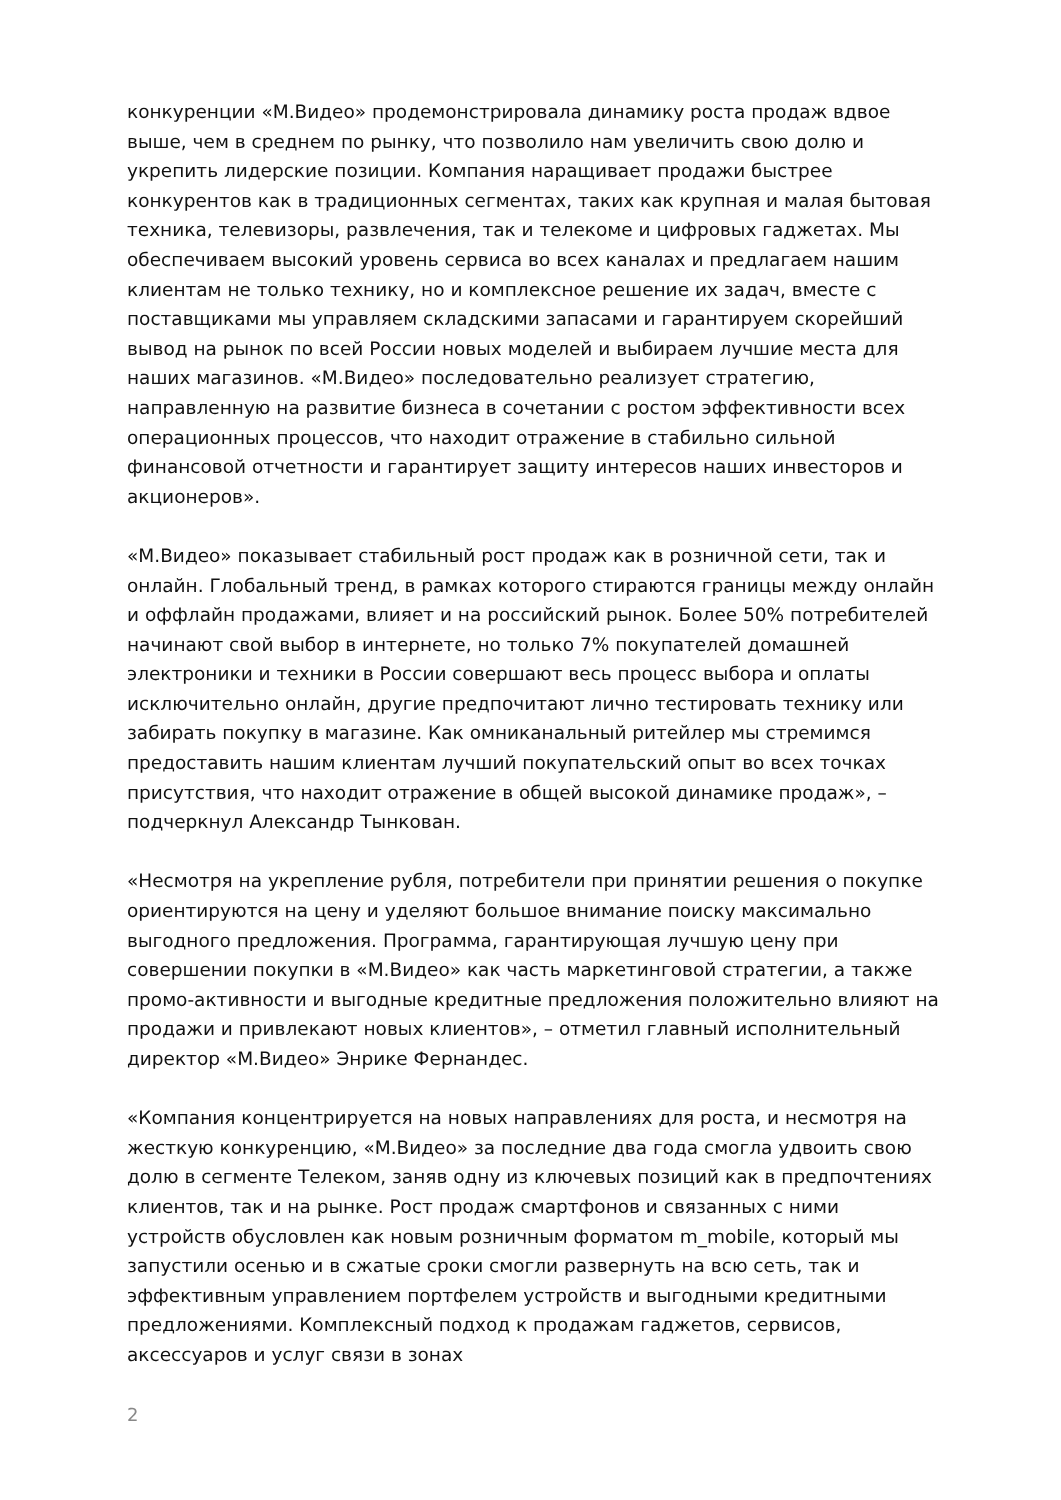конкуренции «М.Видео» продемонстрировала динамику роста продаж вдвое выше, чем в среднем по рынку, что позволило нам увеличить свою долю и укрепить лидерские позиции. Компания наращивает продажи быстрее конкурентов как в традиционных сегментах, таких как крупная и малая бытовая техника, телевизоры, развлечения, так и телекоме и цифровых гаджетах. Мы обеспечиваем высокий уровень сервиса во всех каналах и предлагаем нашим клиентам не только технику, но и комплексное решение их задач, вместе с поставщиками мы управляем складскими запасами и гарантируем скорейший вывод на рынок по всей России новых моделей и выбираем лучшие места для наших магазинов. «М.Видео» последовательно реализует стратегию, направленную на развитие бизнеса в сочетании с ростом эффективности всех операционных процессов, что находит отражение в стабильно сильной финансовой отчетности и гарантирует защиту интересов наших инвесторов и акционеров».
«М.Видео» показывает стабильный рост продаж как в розничной сети, так и онлайн. Глобальный тренд, в рамках которого стираются границы между онлайн и оффлайн продажами, влияет и на российский рынок. Более 50% потребителей начинают свой выбор в интернете, но только 7% покупателей домашней электроники и техники в России совершают весь процесс выбора и оплаты исключительно онлайн, другие предпочитают лично тестировать технику или забирать покупку в магазине. Как омниканальный ритейлер мы стремимся предоставить нашим клиентам лучший покупательский опыт во всех точках присутствия, что находит отражение в общей высокой динамике продаж», – подчеркнул Александр Тынкован.
«Несмотря на укрепление рубля, потребители при принятии решения о покупке ориентируются на цену и уделяют большое внимание поиску максимально выгодного предложения. Программа, гарантирующая лучшую цену при совершении покупки в «М.Видео» как часть маркетинговой стратегии, а также промо-активности и выгодные кредитные предложения положительно влияют на продажи и привлекают новых клиентов», – отметил главный исполнительный директор «М.Видео» Энрике Фернандес.
«Компания концентрируется на новых направлениях для роста, и несмотря на жесткую конкуренцию, «М.Видео» за последние два года смогла удвоить свою долю в сегменте Телеком, заняв одну из ключевых позиций как в предпочтениях клиентов, так и на рынке. Рост продаж смартфонов и связанных с ними устройств обусловлен как новым розничным форматом m_mobile, который мы запустили осенью и в сжатые сроки смогли развернуть на всю сеть, так и эффективным управлением портфелем устройств и выгодными кредитными предложениями. Комплексный подход к продажам гаджетов, сервисов, аксессуаров и услуг связи в зонах
2